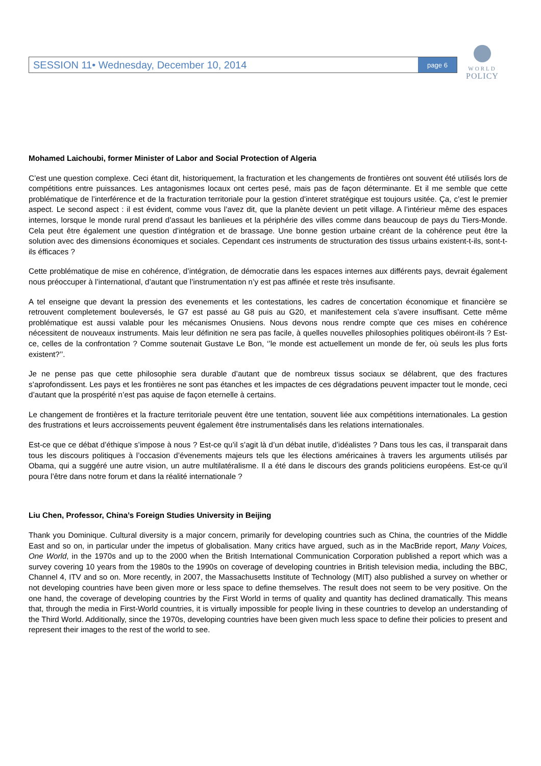SESSION 11• Wednesday, December 10, 2014 page 6
WORLD
POLICY
Mohamed Laichoubi, former Minister of Labor and Social Protection of Algeria
C’est une question complexe. Ceci étant dit, historiquement, la fracturation et les changements de frontières ont souvent été utilisés lors de compétitions entre puissances. Les antagonismes locaux ont certes pesé, mais pas de façon déterminante. Et il me semble que cette problématique de l’interférence et de la fracturation territoriale pour la gestion d’interet stratégique est toujours usitée. Ça, c’est le premier aspect. Le second aspect : il est évident, comme vous l’avez dit, que la planète devient un petit village. A l’intérieur même des espaces internes, lorsque le monde rural prend d’assaut les banlieues et la périphérie des villes comme dans beaucoup de pays du Tiers-Monde. Cela peut être également une question d’intégration et de brassage. Une bonne gestion urbaine créant de la cohérence peut être la solution avec des dimensions économiques et sociales. Cependant ces instruments de structuration des tissus urbains existent-t-ils, sont-t-ils éfficaces ?
Cette problématique de mise en cohérence, d’intégration, de démocratie dans les espaces internes aux différents pays, devrait également nous préoccuper à l’international, d’autant que l’instrumentation n’y est pas affinée et reste très insufisante.
A tel enseigne que devant la pression des evenements et les contestations, les cadres de concertation économique et financière se retrouvent completement bouleversés, le G7 est passé au G8 puis au G20, et manifestement cela s’avere insuffisant. Cette même problématique est aussi valable pour les mécanismes Onusiens. Nous devons nous rendre compte que ces mises en cohérence nécessitent de nouveaux instruments. Mais leur définition ne sera pas facile, à quelles nouvelles philosophies politiques obéiront-ils ? Est-ce, celles de la confrontation ? Comme soutenait Gustave Le Bon, ‘’le monde est actuellement un monde de fer, où seuls les plus forts existent?’’.
Je ne pense pas que cette philosophie sera durable d’autant que de nombreux tissus sociaux se délabrent, que des fractures s’aprofondissent. Les pays et les frontières ne sont pas étanches et les impactes de ces dégradations peuvent impacter tout le monde, ceci d’autant que la prospérité n’est pas aquise de façon eternelle à certains.
Le changement de frontières et la fracture territoriale peuvent être une tentation, souvent liée aux compétitions internationales. La gestion des frustrations et leurs accroissements peuvent également être instrumentalisés dans les relations internationales.
Est-ce que ce débat d’éthique s’impose à nous ? Est-ce qu’il s’agit là d’un débat inutile, d’idéalistes ? Dans tous les cas, il transparait dans tous les discours politiques à l’occasion d’évenements majeurs tels que les élections américaines à travers les arguments utilisés par Obama, qui a suggéré une autre vision, un autre multilatéralisme. Il a été dans le discours des grands politiciens européens. Est-ce qu’il poura l’être dans notre forum et dans la réalité internationale ?
Liu Chen, Professor, China’s Foreign Studies University in Beijing
Thank you Dominique. Cultural diversity is a major concern, primarily for developing countries such as China, the countries of the Middle East and so on, in particular under the impetus of globalisation. Many critics have argued, such as in the MacBride report, Many Voices, One World, in the 1970s and up to the 2000 when the British International Communication Corporation published a report which was a survey covering 10 years from the 1980s to the 1990s on coverage of developing countries in British television media, including the BBC, Channel 4, ITV and so on. More recently, in 2007, the Massachusetts Institute of Technology (MIT) also published a survey on whether or not developing countries have been given more or less space to define themselves. The result does not seem to be very positive. On the one hand, the coverage of developing countries by the First World in terms of quality and quantity has declined dramatically. This means that, through the media in First-World countries, it is virtually impossible for people living in these countries to develop an understanding of the Third World. Additionally, since the 1970s, developing countries have been given much less space to define their policies to present and represent their images to the rest of the world to see.